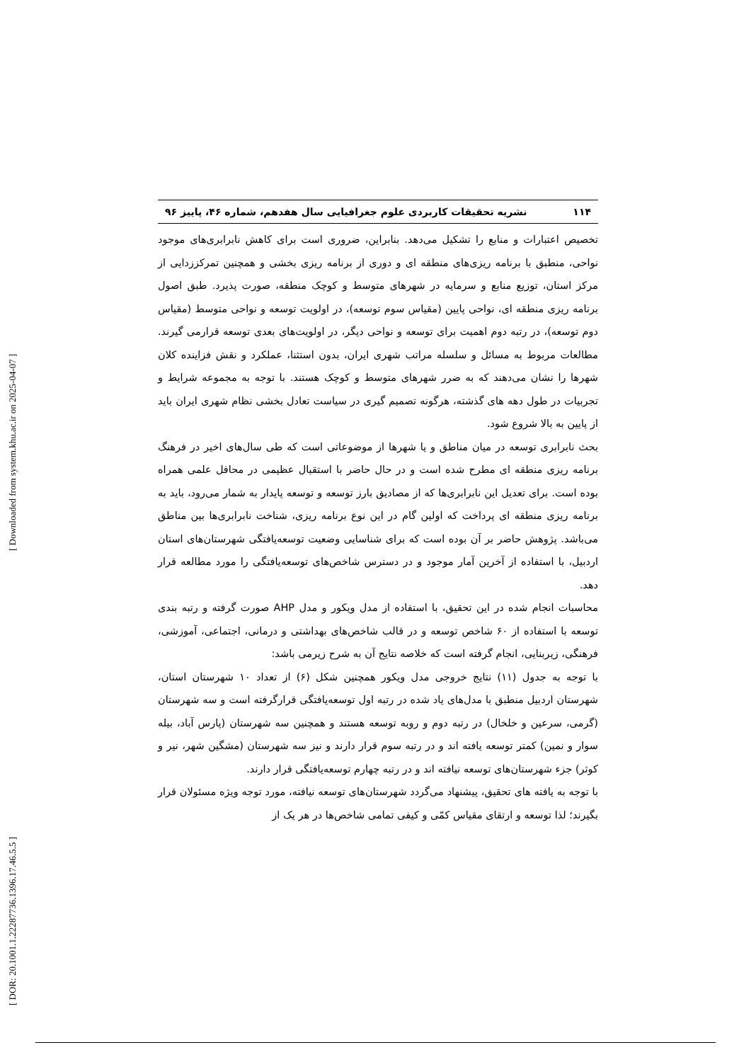۱۱۴ نشریه تحقیقات کاربردی علوم جغرافیایی سال هفدهم، شماره ۴۶، پاییز ۹۶
تخصیص اعتبارات و منابع را تشکیل می‌دهد. بنابراین، ضروری است برای کاهش نابرابری‌های موجود نواحی، منطبق با برنامه ریزی‌های منطقه ای و دوری از برنامه ریزی بخشی و همچنین تمرکززدایی از مرکز استان، توزیع منابع و سرمایه در شهرهای متوسط و کوچک منطقه، صورت پذیرد. طبق اصول برنامه ریزی منطقه ای، نواحی پایین (مقیاس سوم توسعه)، در اولویت توسعه و نواحی متوسط (مقیاس دوم توسعه)، در رتبه دوم اهمیت برای توسعه و نواحی دیگر، در اولویت‌های بعدی توسعه قرارمی گیرند. مطالعات مربوط به مسائل و سلسله مراتب شهری ایران، بدون استثنا، عملکرد و نقش فزاینده کلان شهرها را نشان می‌دهند که به ضرر شهرهای متوسط و کوچک هستند. با توجه به مجموعه شرایط و تجربیات در طول دهه های گذشته، هرگونه تصمیم گیری در سیاست تعادل بخشی نظام شهری ایران باید از پایین به بالا شروع شود.
بحث نابرابری توسعه در میان مناطق و یا شهرها از موضوعاتی است که طی سال‌های اخیر در فرهنگ برنامه ریزی منطقه ای مطرح شده است و در حال حاضر با استقبال عظیمی در محافل علمی همراه بوده است. برای تعدیل این نابرابری‌ها که از مصادیق بارز توسعه و توسعه پایدار به شمار می‌رود، باید به برنامه ریزی منطقه ای پرداخت که اولین گام در این نوع برنامه ریزی، شناخت نابرابری‌ها بین مناطق می‌باشد. پژوهش حاضر بر آن بوده است که برای شناسایی وضعیت توسعه‌یافتگی شهرستان‌های استان اردبیل، با استفاده از آخرین آمار موجود و در دسترس شاخص‌های توسعه‌یافتگی را مورد مطالعه قرار دهد.
محاسبات انجام شده در این تحقیق، با استفاده از مدل ویکور و مدل AHP صورت گرفته و رتبه بندی توسعه با استفاده از ۶۰ شاخص توسعه و در قالب شاخص‌های بهداشتی و درمانی، اجتماعی، آموزشی، فرهنگی، زیربنایی، انجام گرفته است که خلاصه نتایج آن به شرح زیرمی باشد:
با توجه به جدول (۱۱) نتایج خروجی مدل ویکور همچنین شکل (۶) از تعداد ۱۰ شهرستان استان، شهرستان اردبیل منطبق با مدل‌های یاد شده در رتبه اول توسعه‌یافتگی قرارگرفته است و سه شهرستان (گرمی، سرعین و خلخال) در رتبه دوم و روبه توسعه هستند و همچنین سه شهرستان (پارس آباد، بیله سوار و نمین) کمتر توسعه یافته اند و در رتبه سوم قرار دارند و نیز سه شهرستان (مشگین شهر، نیر و کوثر) جزء شهرستان‌های توسعه نیافته اند و در رتبه چهارم توسعه‌یافتگی قرار دارند.
با توجه به یافته های تحقیق، پیشنهاد می‌گردد شهرستان‌های توسعه نیافته، مورد توجه ویژه مسئولان قرار بگیرند؛ لذا توسعه و ارتقای مقیاس کمّی و کیفی تمامی شاخص‌ها در هر یک از
[ DOR: 20.1001.1.22287736.1396.17.46.5.5 ] [ Downloaded from system.khu.ac.ir on 2025-04-07 ]